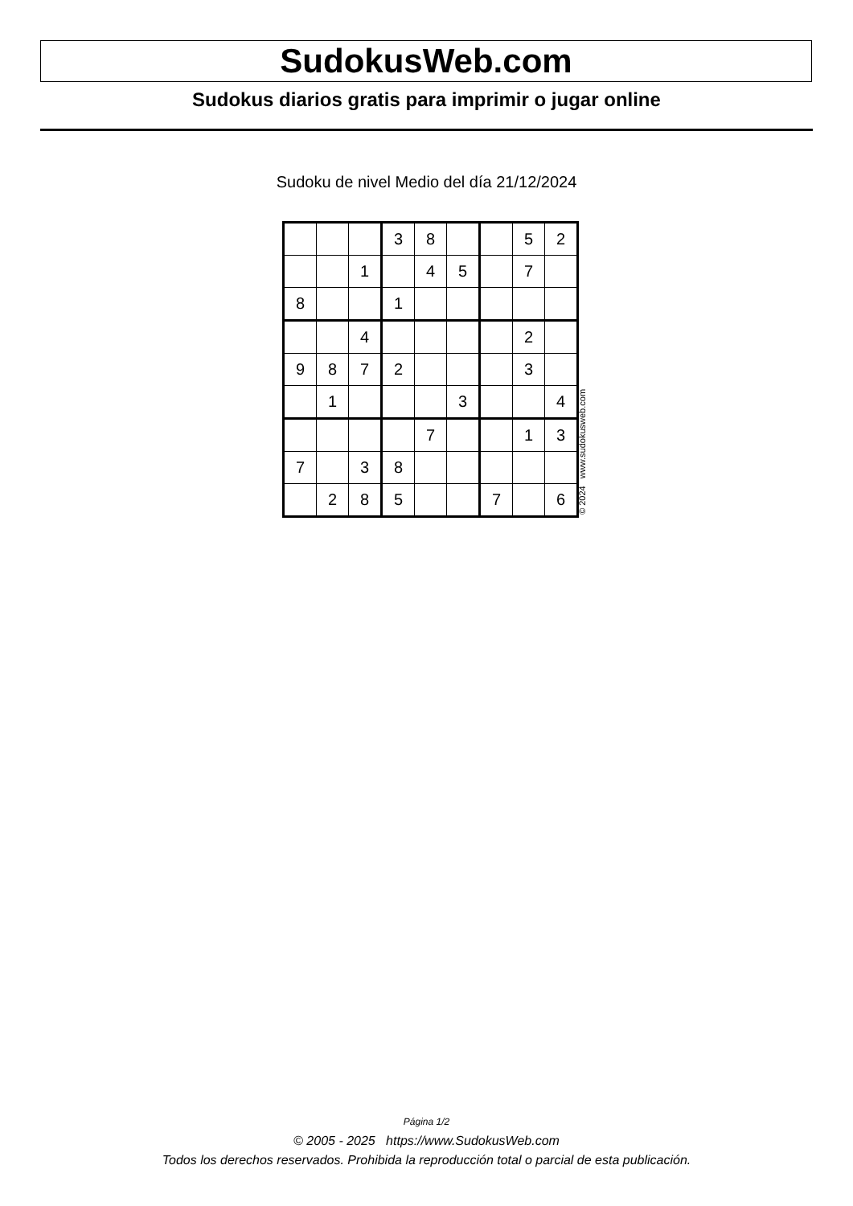SudokusWeb.com
Sudokus diarios gratis para imprimir o jugar online
Sudoku de nivel Medio del día 21/12/2024
| | | | 3 | 8 | | | 5 | 2 |
| | | 1 | | 4 | 5 | | 7 | |
| 8 | | | 1 | | | | | |
| | | 4 | | | | | 2 | |
| 9 | 8 | 7 | 2 | | | | 3 | |
| | 1 | | | | 3 | | | 4 |
| | | | | 7 | | | 1 | 3 |
| 7 | | 3 | 8 | | | | | |
| | 2 | 8 | 5 | | | 7 | | 6 |
© 2024 www.sudokusweb.com
Página 1/2
© 2005 - 2025 https://www.SudokusWeb.com
Todos los derechos reservados. Prohibida la reproducción total o parcial de esta publicación.